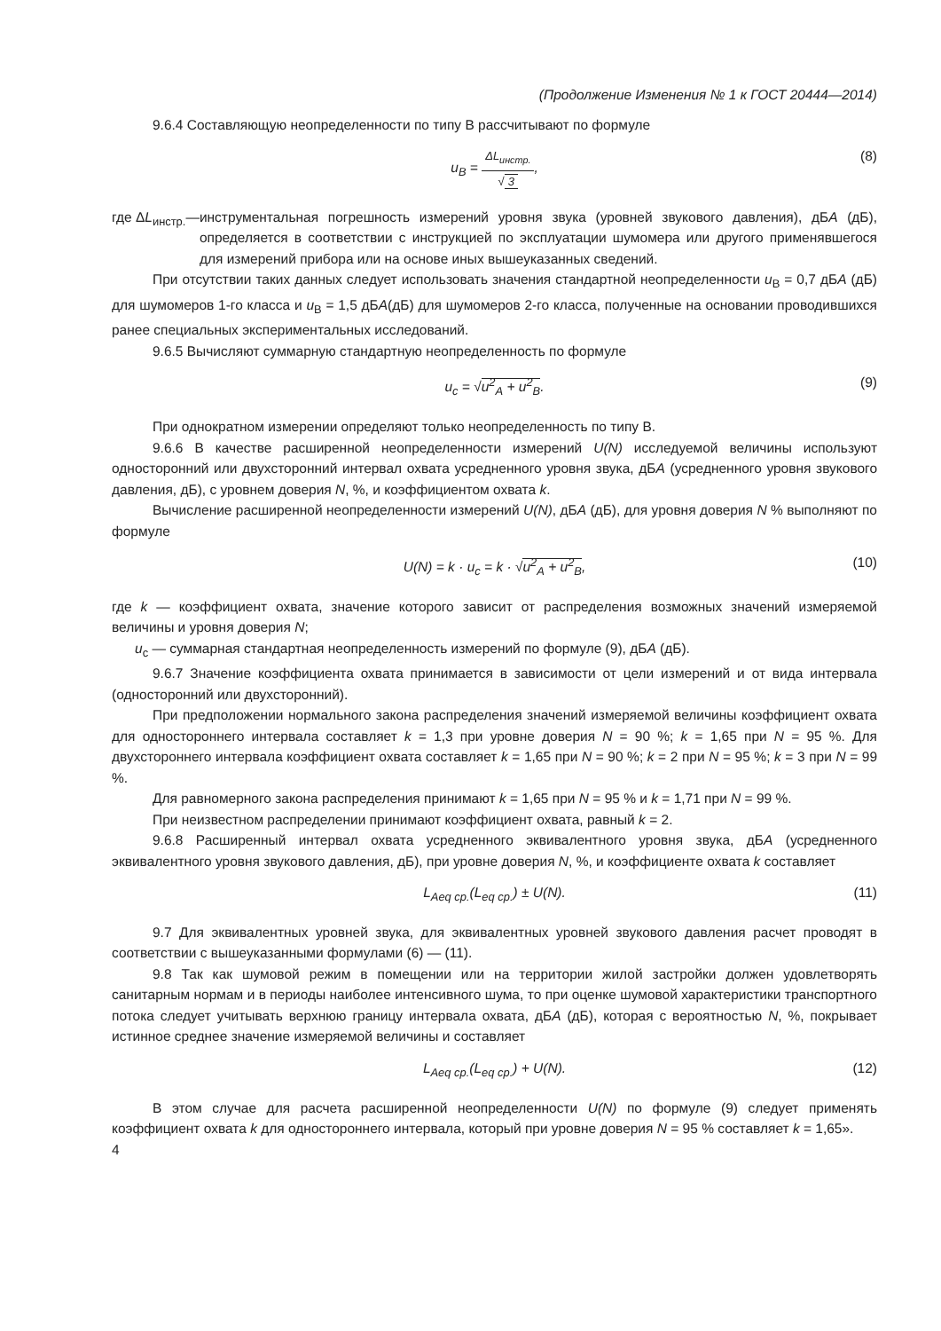(Продолжение Изменения № 1 к ГОСТ 20444—2014)
9.6.4 Составляющую неопределенности по типу В рассчитывают по формуле
u<sub>B</sub> = ΔL<sub>инстр.</sub> √ 3, (8)
где ΔL<sub>инстр.</sub>— инструментальная погрешность измерений уровня звука (уровней звукового давления), дБА (дБ), определяется в соответствии с инструкцией по эксплуатации шумомера или другого применявшегося для измерений прибора или на основе иных вышеуказанных сведений.
При отсутствии таких данных следует использовать значения стандартной неопределенности u<sub>B</sub> = 0,7 дБА (дБ) для шумомеров 1-го класса и u<sub>B</sub> = 1,5 дБА(дБ) для шумомеров 2-го класса, полученные на основании проводившихся ранее специальных экспериментальных исследований.
9.6.5 Вычисляют суммарную стандартную неопределенность по формуле
u<sub>c</sub> = √u<sup>2</sup><sub>A</sub> + u<sup>2</sup><sub>B</sub>. (9)
При однократном измерении определяют только неопределенность по типу В.
9.6.6 В качестве расширенной неопределенности измерений U(N) исследуемой величины используют односторонний или двухсторонний интервал охвата усредненного уровня звука, дБА (усредненного уровня звукового давления, дБ), с уровнем доверия N, %, и коэффициентом охвата k.
Вычисление расширенной неопределенности измерений U(N), дБА (дБ), для уровня доверия N % выполняют по формуле
U(N) = k · u<sub>c</sub> = k · √u<sup>2</sup><sub>A</sub> + u<sup>2</sup><sub>B</sub>, (10)
где k — коэффициент охвата, значение которого зависит от распределения возможных значений измеряемой величины и уровня доверия N;
u<sub>c</sub> — суммарная стандартная неопределенность измерений по формуле (9), дБА (дБ).
9.6.7 Значение коэффициента охвата принимается в зависимости от цели измерений и от вида интервала (односторонний или двухсторонний).
При предположении нормального закона распределения значений измеряемой величины коэффициент охвата для одностороннего интервала составляет k = 1,3 при уровне доверия N = 90 %; k = 1,65 при N = 95 %. Для двухстороннего интервала коэффициент охвата составляет k = 1,65 при N = 90 %; k = 2 при N = 95 %; k = 3 при N = 99 %.
Для равномерного закона распределения принимают k = 1,65 при N = 95 % и k = 1,71 при N = 99 %.
При неизвестном распределении принимают коэффициент охвата, равный k = 2.
9.6.8 Расширенный интервал охвата усредненного эквивалентного уровня звука, дБА (усредненного эквивалентного уровня звукового давления, дБ), при уровне доверия N, %, и коэффициенте охвата k составляет
L<sub>Aeq ср.</sub>(L<sub>eq ср.</sub>) ± U(N). (11)
9.7 Для эквивалентных уровней звука, для эквивалентных уровней звукового давления расчет проводят в соответствии с вышеуказанными формулами (6) — (11).
9.8 Так как шумовой режим в помещении или на территории жилой застройки должен удовлетворять санитарным нормам и в периоды наиболее интенсивного шума, то при оценке шумовой характеристики транспортного потока следует учитывать верхнюю границу интервала охвата, дБА (дБ), которая с вероятностью N, %, покрывает истинное среднее значение измеряемой величины и составляет
L<sub>Aeq ср.</sub>(L<sub>eq ср.</sub>) + U(N). (12)
В этом случае для расчета расширенной неопределенности U(N) по формуле (9) следует применять коэффициент охвата k для одностороннего интервала, который при уровне доверия N = 95 % составляет k = 1,65».
4